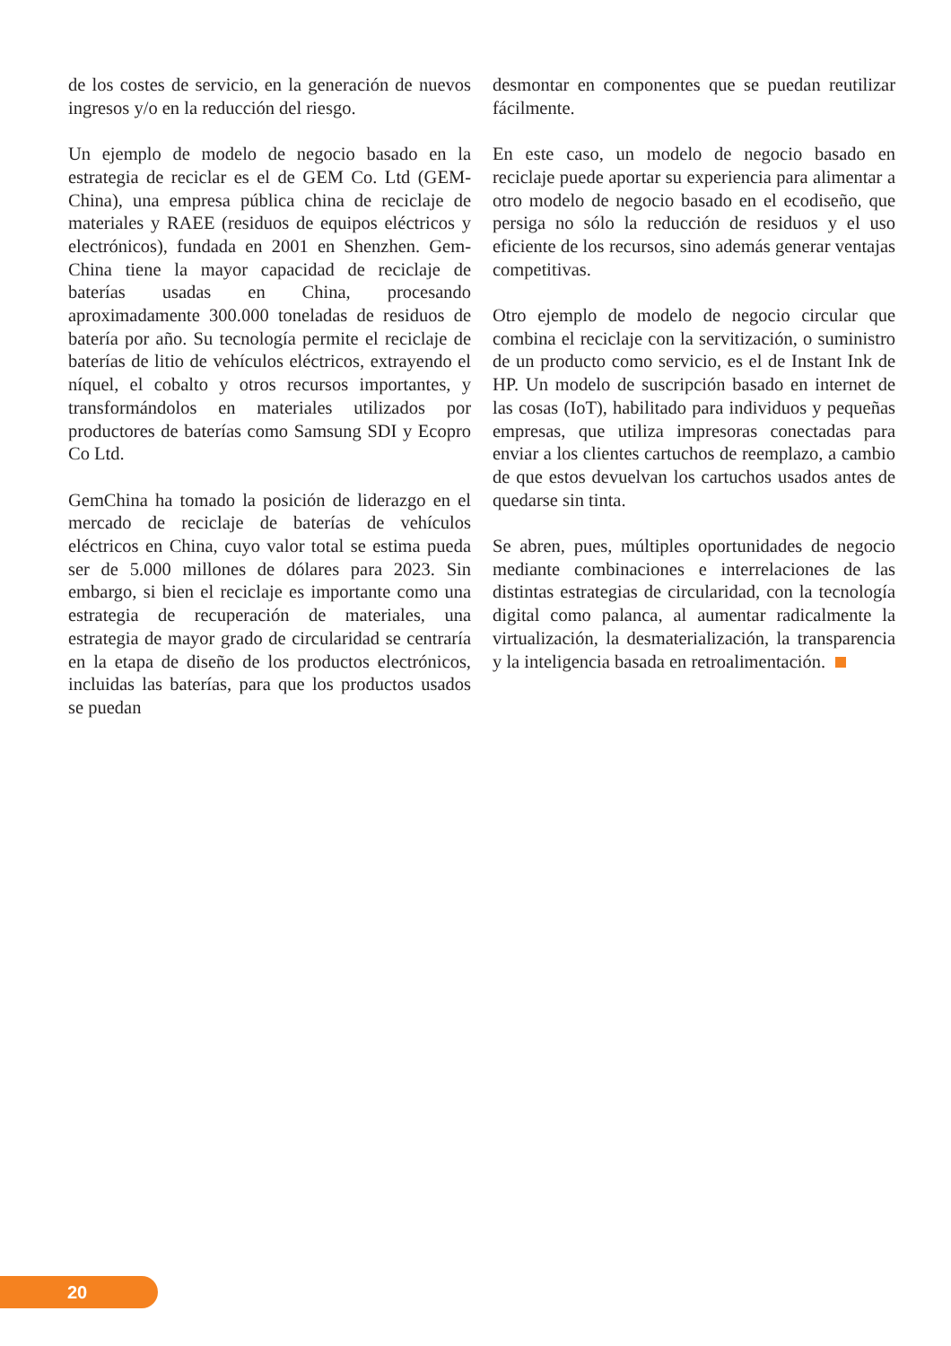de los costes de servicio, en la generación de nuevos ingresos y/o en la reducción del riesgo.
Un ejemplo de modelo de negocio basado en la estrategia de reciclar es el de GEM Co. Ltd (GEM-China), una empresa pública china de reciclaje de materiales y RAEE (residuos de equipos eléctricos y electrónicos), fundada en 2001 en Shenzhen. Gem-China tiene la mayor capacidad de reciclaje de baterías usadas en China, procesando aproximadamente 300.000 toneladas de residuos de batería por año. Su tecnología permite el reciclaje de baterías de litio de vehículos eléctricos, extrayendo el níquel, el cobalto y otros recursos importantes, y transformándolos en materiales utilizados por productores de baterías como Samsung SDI y Ecopro Co Ltd.
GemChina ha tomado la posición de liderazgo en el mercado de reciclaje de baterías de vehículos eléctricos en China, cuyo valor total se estima pueda ser de 5.000 millones de dólares para 2023. Sin embargo, si bien el reciclaje es importante como una estrategia de recuperación de materiales, una estrategia de mayor grado de circularidad se centraría en la etapa de diseño de los productos electrónicos, incluidas las baterías, para que los productos usados se puedan
desmontar en componentes que se puedan reutilizar fácilmente.
En este caso, un modelo de negocio basado en reciclaje puede aportar su experiencia para alimentar a otro modelo de negocio basado en el ecodiseño, que persiga no sólo la reducción de residuos y el uso eficiente de los recursos, sino además generar ventajas competitivas.
Otro ejemplo de modelo de negocio circular que combina el reciclaje con la servitización, o suministro de un producto como servicio, es el de Instant Ink de HP. Un modelo de suscripción basado en internet de las cosas (IoT), habilitado para individuos y pequeñas empresas, que utiliza impresoras conectadas para enviar a los clientes cartuchos de reemplazo, a cambio de que estos devuelvan los cartuchos usados antes de quedarse sin tinta.
Se abren, pues, múltiples oportunidades de negocio mediante combinaciones e interrelaciones de las distintas estrategias de circularidad, con la tecnología digital como palanca, al aumentar radicalmente la virtualización, la desmaterialización, la transparencia y la inteligencia basada en retroalimentación.
20